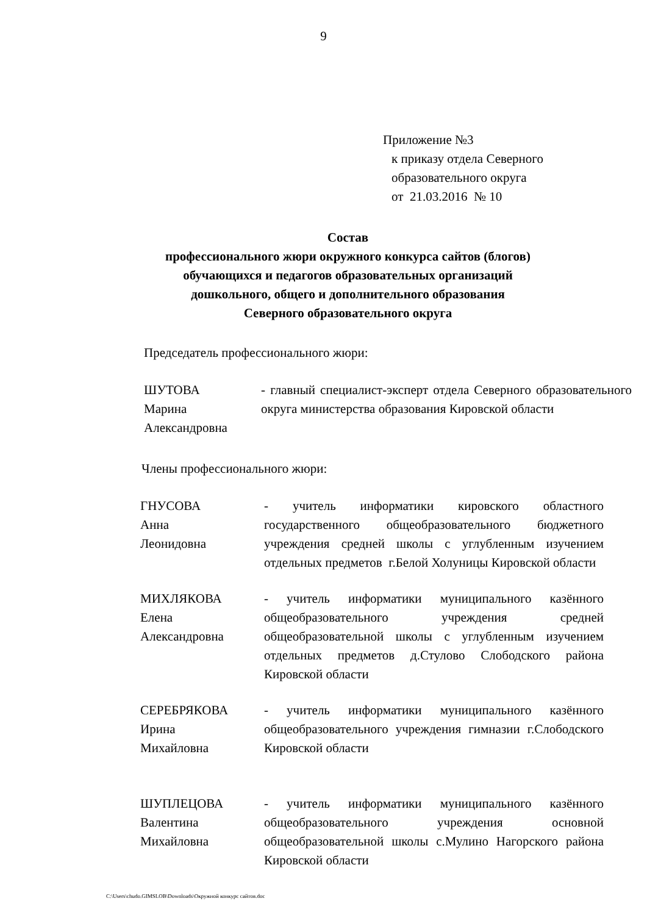9
Приложение №3
к приказу отдела Северного
образовательного округа
от 21.03.2016 № 10
Состав
профессионального жюри окружного конкурса сайтов (блогов)
обучающихся и педагогов образовательных организаций
дошкольного, общего и дополнительного образования
Северного образовательного округа
Председатель профессионального жюри:
ШУТОВА
Марина
Александровна
- главный специалист-эксперт отдела Северного образовательного округа министерства образования Кировской области
Члены профессионального жюри:
ГНУСОВА
Анна
Леонидовна
- учитель информатики кировского областного государственного общеобразовательного бюджетного учреждения средней школы с углубленным изучением отдельных предметов г.Белой Холуницы Кировской области
МИХЛЯКОВА
Елена
Александровна
- учитель информатики муниципального казённого общеобразовательного учреждения средней общеобразовательной школы с углубленным изучением отдельных предметов д.Стулово Слободского района Кировской области
СЕРЕБРЯКОВА
Ирина
Михайловна
- учитель информатики муниципального казённого общеобразовательного учреждения гимназии г.Слободского Кировской области
ШУПЛЕЦОВА
Валентина
Михайловна
- учитель информатики муниципального казённого общеобразовательного учреждения основной общеобразовательной школы с.Мулино Нагорского района Кировской области
C:\Users\chudo.GIMSLOB\Downloads\Окружной конкурс сайтов.doc